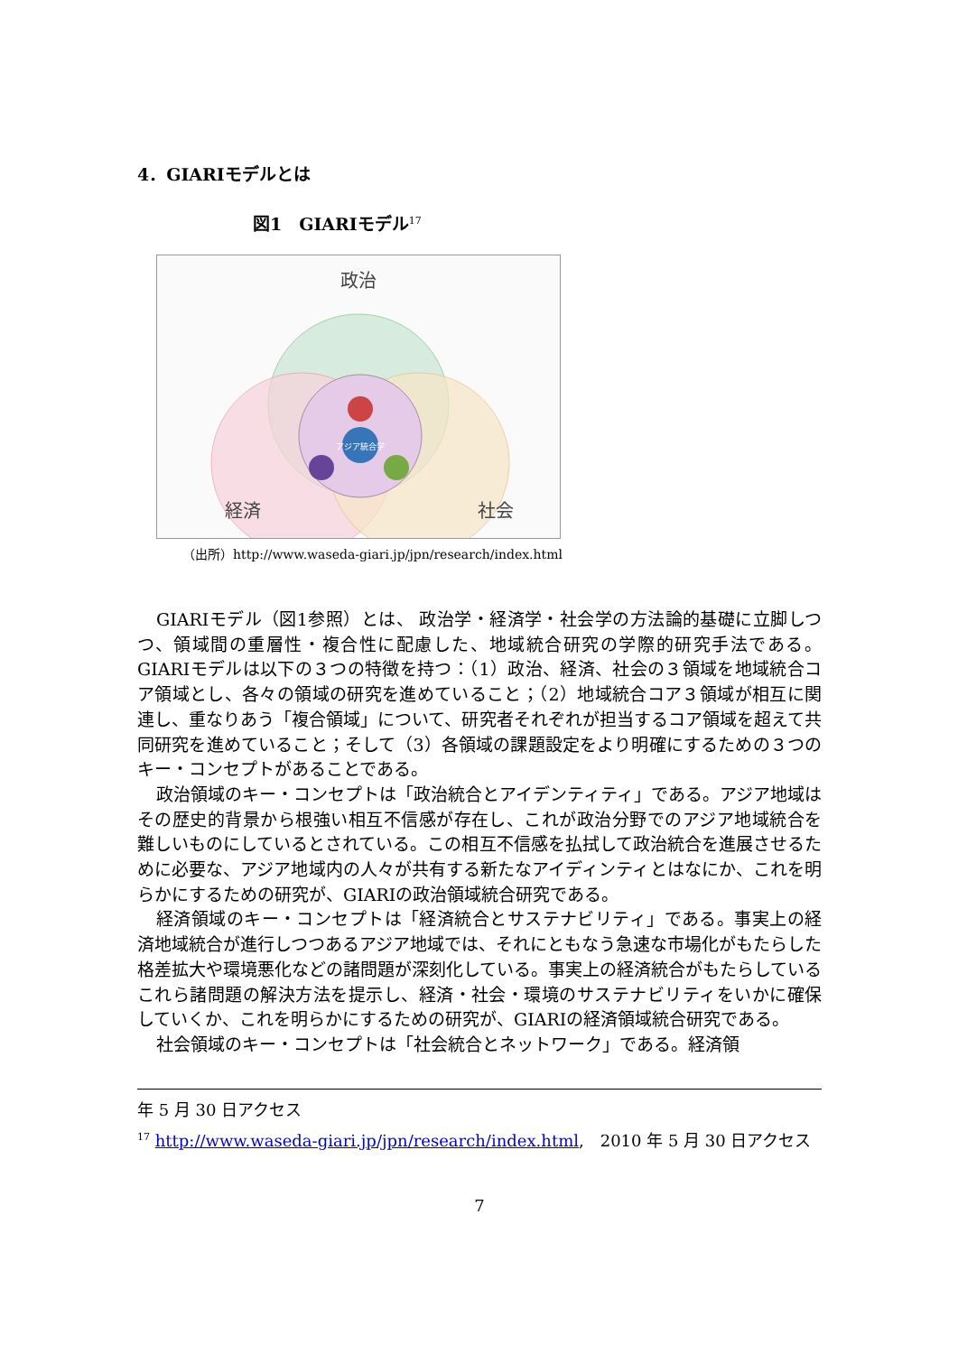4．GIARIモデルとは
図1　GIARIモデル<sup>17</sup>
政治
アジア統合学
経済
社会
（出所）http://www.waseda-giari.jp/jpn/research/index.html
GIARIモデル（図1参照）とは、 政治学・経済学・社会学の方法論的基礎に立脚しつつ、領域間の重層性・複合性に配慮した、地域統合研究の学際的研究手法である。GIARIモデルは以下の３つの特徴を持つ：（1）政治、経済、社会の３領域を地域統合コア領域とし、各々の領域の研究を進めていること；（2）地域統合コア３領域が相互に関連し、重なりあう「複合領域」について、研究者それぞれが担当するコア領域を超えて共同研究を進めていること；そして（3）各領域の課題設定をより明確にするための３つのキー・コンセプトがあることである。
政治領域のキー・コンセプトは「政治統合とアイデンティティ」である。アジア地域はその歴史的背景から根強い相互不信感が存在し、これが政治分野でのアジア地域統合を難しいものにしているとされている。この相互不信感を払拭して政治統合を進展させるために必要な、アジア地域内の人々が共有する新たなアイディンティとはなにか、これを明らかにするための研究が、GIARIの政治領域統合研究である。
経済領域のキー・コンセプトは「経済統合とサステナビリティ」である。事実上の経済地域統合が進行しつつあるアジア地域では、それにともなう急速な市場化がもたらした格差拡大や環境悪化などの諸問題が深刻化している。事実上の経済統合がもたらしているこれら諸問題の解決方法を提示し、経済・社会・環境のサステナビリティをいかに確保していくか、これを明らかにするための研究が、GIARIの経済領域統合研究である。
社会領域のキー・コンセプトは「社会統合とネットワーク」である。経済領
年 5 月 30 日アクセス
<sup>17</sup> http://www.waseda-giari.jp/jpn/research/index.html,　2010 年 5 月 30 日アクセス
7